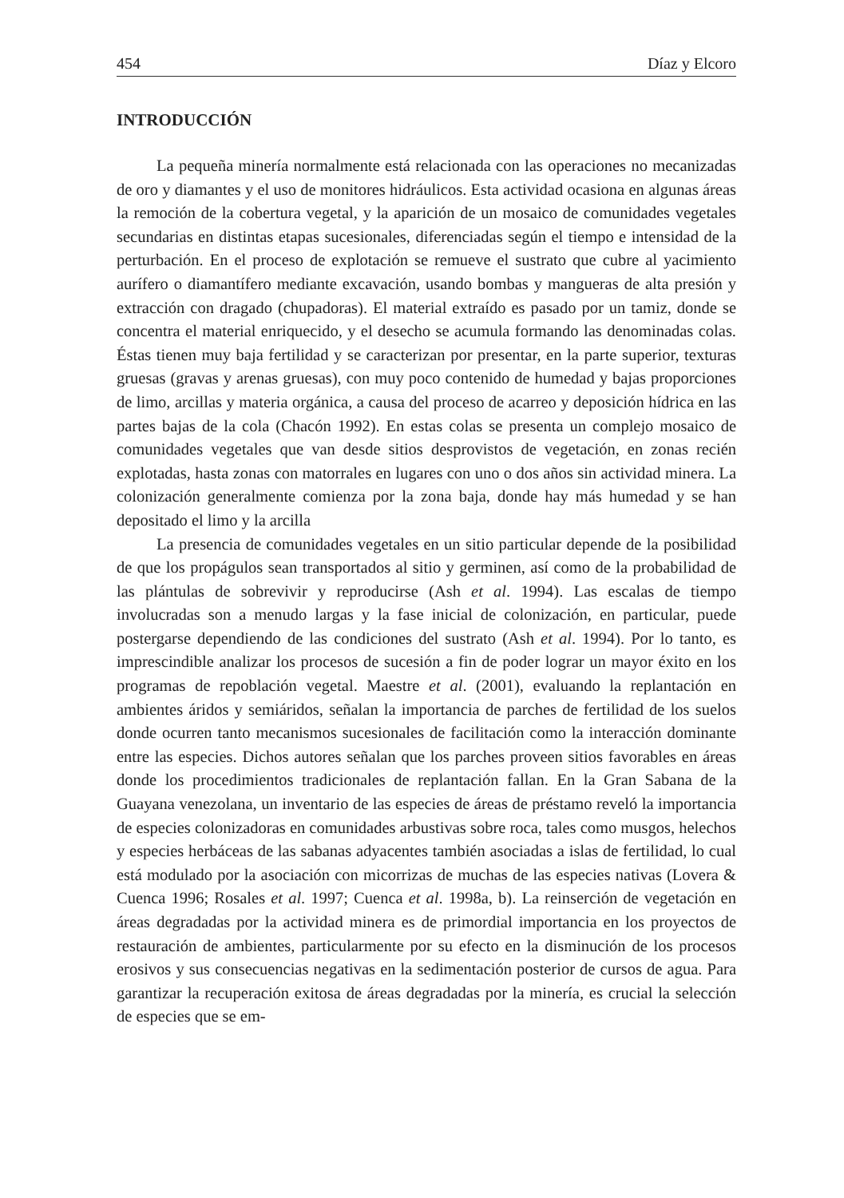454 Díaz y Elcoro
INTRODUCCIÓN
La pequeña minería normalmente está relacionada con las operaciones no mecanizadas de oro y diamantes y el uso de monitores hidráulicos. Esta actividad ocasiona en algunas áreas la remoción de la cobertura vegetal, y la aparición de un mosaico de comunidades vegetales secundarias en distintas etapas sucesionales, diferenciadas según el tiempo e intensidad de la perturbación. En el proceso de explotación se remueve el sustrato que cubre al yacimiento aurífero o diamantífero mediante excavación, usando bombas y mangueras de alta presión y extracción con dragado (chupadoras). El material extraído es pasado por un tamiz, donde se concentra el material enriquecido, y el desecho se acumula formando las denominadas colas. Éstas tienen muy baja fertilidad y se caracterizan por presentar, en la parte superior, texturas gruesas (gravas y arenas gruesas), con muy poco contenido de humedad y bajas proporciones de limo, arcillas y materia orgánica, a causa del proceso de acarreo y deposición hídrica en las partes bajas de la cola (Chacón 1992). En estas colas se presenta un complejo mosaico de comunidades vegetales que van desde sitios desprovistos de vegetación, en zonas recién explotadas, hasta zonas con matorrales en lugares con uno o dos años sin actividad minera. La colonización generalmente comienza por la zona baja, donde hay más humedad y se han depositado el limo y la arcilla
La presencia de comunidades vegetales en un sitio particular depende de la posibilidad de que los propágulos sean transportados al sitio y germinen, así como de la probabilidad de las plántulas de sobrevivir y reproducirse (Ash et al. 1994). Las escalas de tiempo involucradas son a menudo largas y la fase inicial de colonización, en particular, puede postergarse dependiendo de las condiciones del sustrato (Ash et al. 1994). Por lo tanto, es imprescindible analizar los procesos de sucesión a fin de poder lograr un mayor éxito en los programas de repoblación vegetal. Maestre et al. (2001), evaluando la replantación en ambientes áridos y semiáridos, señalan la importancia de parches de fertilidad de los suelos donde ocurren tanto mecanismos sucesionales de facilitación como la interacción dominante entre las especies. Dichos autores señalan que los parches proveen sitios favorables en áreas donde los procedimientos tradicionales de replantación fallan. En la Gran Sabana de la Guayana venezolana, un inventario de las especies de áreas de préstamo reveló la importancia de especies colonizadoras en comunidades arbustivas sobre roca, tales como musgos, helechos y especies herbáceas de las sabanas adyacentes también asociadas a islas de fertilidad, lo cual está modulado por la asociación con micorrizas de muchas de las especies nativas (Lovera & Cuenca 1996; Rosales et al. 1997; Cuenca et al. 1998a, b). La reinserción de vegetación en áreas degradadas por la actividad minera es de primordial importancia en los proyectos de restauración de ambientes, particularmente por su efecto en la disminución de los procesos erosivos y sus consecuencias negativas en la sedimentación posterior de cursos de agua. Para garantizar la recuperación exitosa de áreas degradadas por la minería, es crucial la selección de especies que se em-